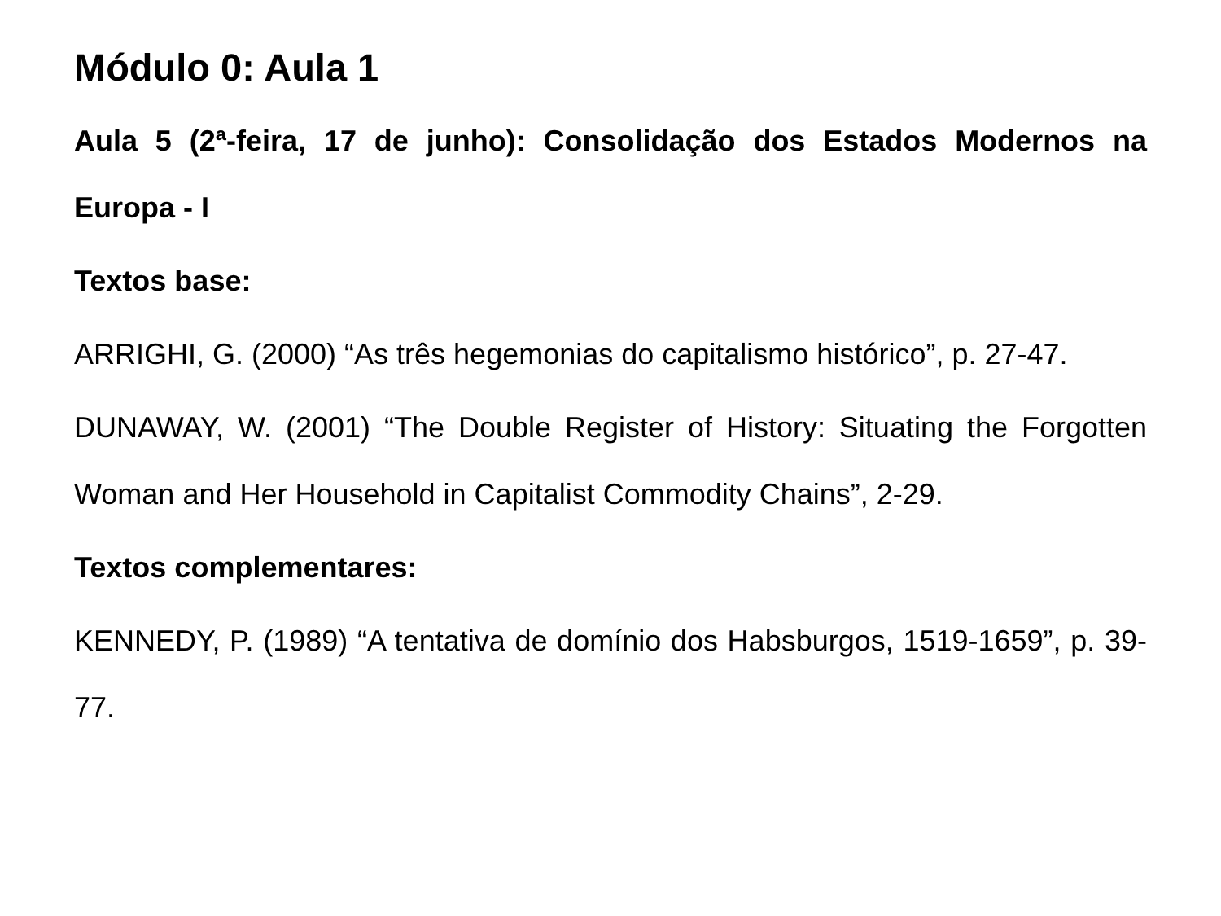Módulo 0: Aula 1
Aula 5 (2ª-feira, 17 de junho): Consolidação dos Estados Modernos na Europa - I
Textos base:
ARRIGHI, G. (2000) “As três hegemonias do capitalismo histórico”, p. 27-47.
DUNAWAY, W. (2001) “The Double Register of History: Situating the Forgotten Woman and Her Household in Capitalist Commodity Chains”, 2-29.
Textos complementares:
KENNEDY, P. (1989) “A tentativa de domínio dos Habsburgos, 1519-1659”, p. 39-77.